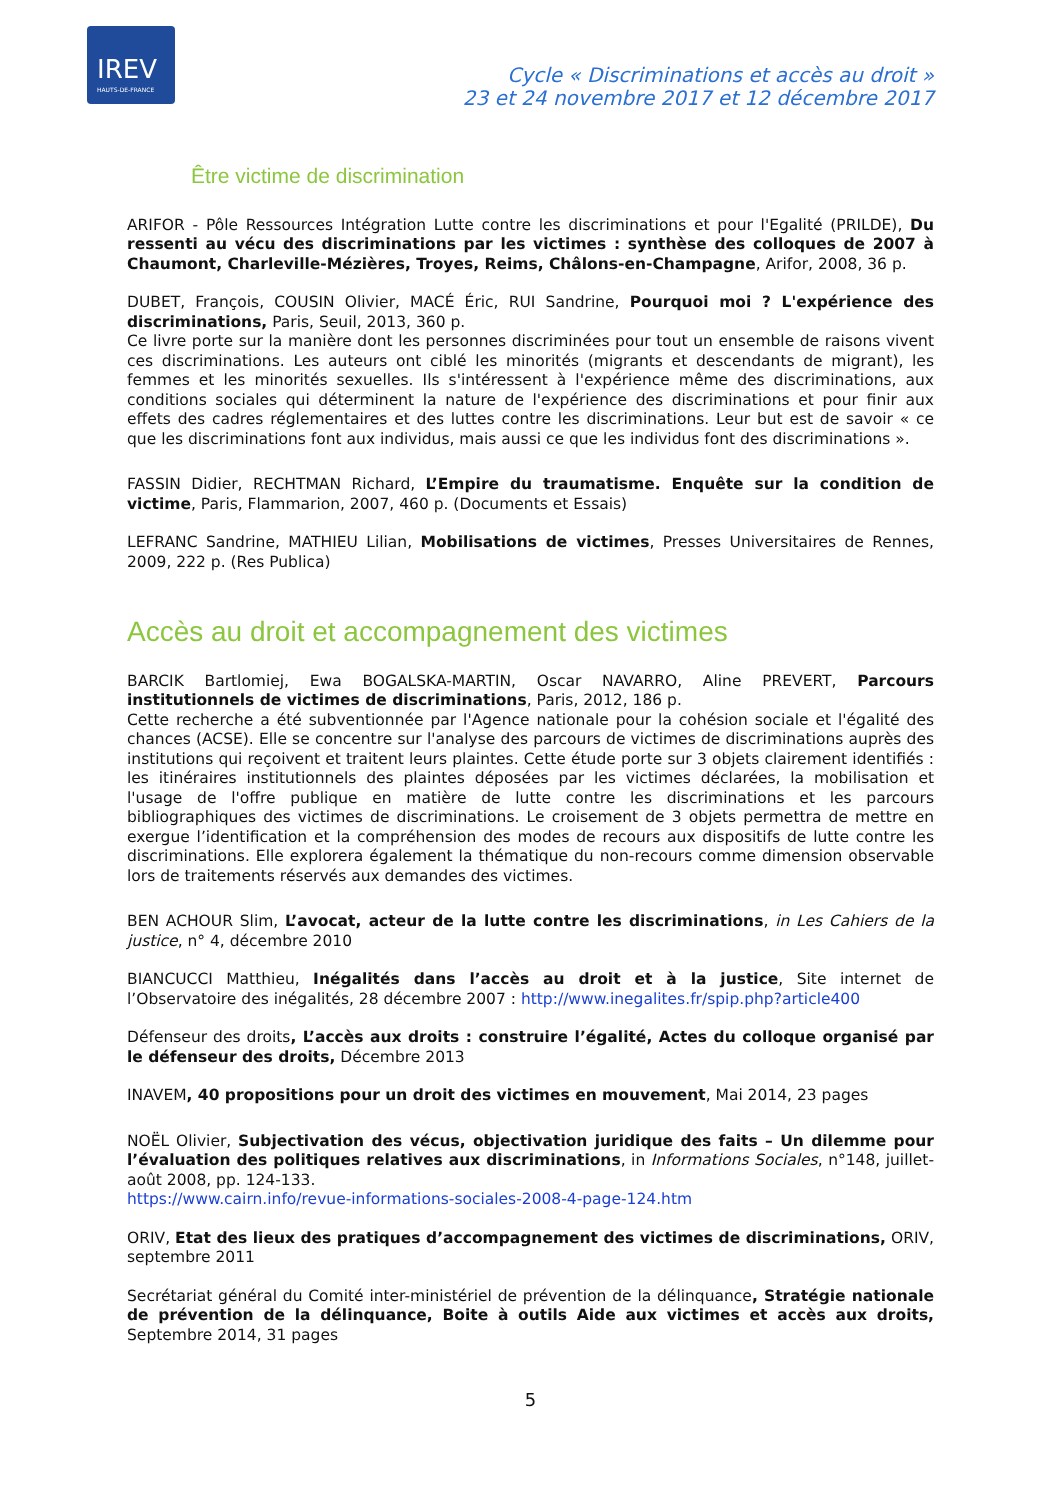IREV
HAUTS-DE-FRANCE
Cycle « Discriminations et accès au droit »
23 et 24 novembre 2017 et 12 décembre 2017
Être victime de discrimination
ARIFOR - Pôle Ressources Intégration Lutte contre les discriminations et pour l'Egalité (PRILDE), Du ressenti au vécu des discriminations par les victimes : synthèse des colloques de 2007 à Chaumont, Charleville-Mézières, Troyes, Reims, Châlons-en-Champagne, Arifor, 2008, 36 p.
DUBET, François, COUSIN Olivier, MACÉ Éric, RUI Sandrine, Pourquoi moi ? L'expérience des discriminations, Paris, Seuil, 2013, 360 p.
Ce livre porte sur la manière dont les personnes discriminées pour tout un ensemble de raisons vivent ces discriminations. Les auteurs ont ciblé les minorités (migrants et descendants de migrant), les femmes et les minorités sexuelles. Ils s'intéressent à l'expérience même des discriminations, aux conditions sociales qui déterminent la nature de l'expérience des discriminations et pour finir aux effets des cadres réglementaires et des luttes contre les discriminations. Leur but est de savoir « ce que les discriminations font aux individus, mais aussi ce que les individus font des discriminations ».
FASSIN Didier, RECHTMAN Richard, L’Empire du traumatisme. Enquête sur la condition de victime, Paris, Flammarion, 2007, 460 p. (Documents et Essais)
LEFRANC Sandrine, MATHIEU Lilian, Mobilisations de victimes, Presses Universitaires de Rennes, 2009, 222 p. (Res Publica)
Accès au droit et accompagnement des victimes
BARCIK Bartlomiej, Ewa BOGALSKA-MARTIN, Oscar NAVARRO, Aline PREVERT, Parcours institutionnels de victimes de discriminations, Paris, 2012, 186 p.
Cette recherche a été subventionnée par l'Agence nationale pour la cohésion sociale et l'égalité des chances (ACSE). Elle se concentre sur l'analyse des parcours de victimes de discriminations auprès des institutions qui reçoivent et traitent leurs plaintes. Cette étude porte sur 3 objets clairement identifiés : les itinéraires institutionnels des plaintes déposées par les victimes déclarées, la mobilisation et l'usage de l'offre publique en matière de lutte contre les discriminations et les parcours bibliographiques des victimes de discriminations. Le croisement de 3 objets permettra de mettre en exergue l’identification et la compréhension des modes de recours aux dispositifs de lutte contre les discriminations. Elle explorera également la thématique du non-recours comme dimension observable lors de traitements réservés aux demandes des victimes.
BEN ACHOUR Slim, L’avocat, acteur de la lutte contre les discriminations, in Les Cahiers de la justice, n° 4, décembre 2010
BIANCUCCI Matthieu, Inégalités dans l’accès au droit et à la justice, Site internet de l’Observatoire des inégalités, 28 décembre 2007 : http://www.inegalites.fr/spip.php?article400
Défenseur des droits, L’accès aux droits : construire l’égalité, Actes du colloque organisé par le défenseur des droits, Décembre 2013
INAVEM, 40 propositions pour un droit des victimes en mouvement, Mai 2014, 23 pages
NOËL Olivier, Subjectivation des vécus, objectivation juridique des faits – Un dilemme pour l’évaluation des politiques relatives aux discriminations, in Informations Sociales, n°148, juillet-août 2008, pp. 124-133.
https://www.cairn.info/revue-informations-sociales-2008-4-page-124.htm
ORIV, Etat des lieux des pratiques d’accompagnement des victimes de discriminations, ORIV, septembre 2011
Secrétariat général du Comité inter-ministériel de prévention de la délinquance, Stratégie nationale de prévention de la délinquance, Boite à outils Aide aux victimes et accès aux droits, Septembre 2014, 31 pages
5